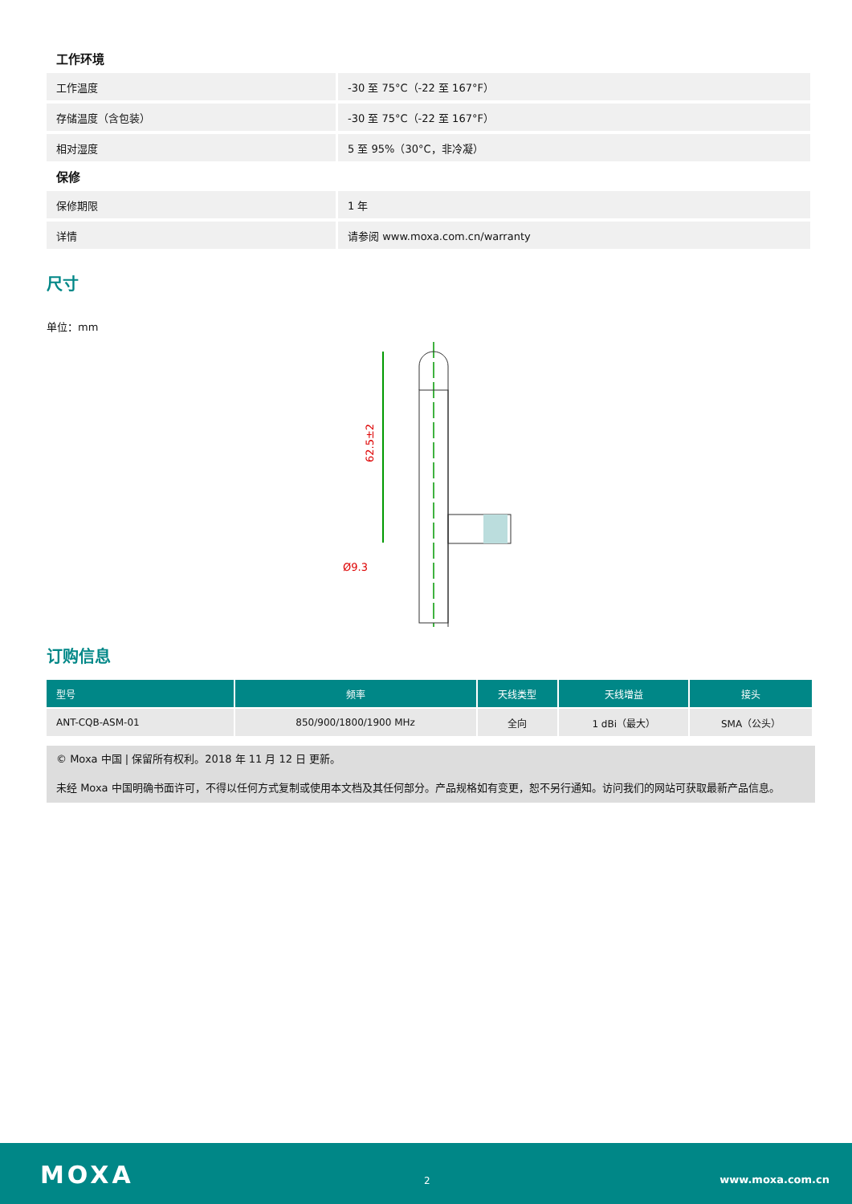工作环境
| 工作温度 | -30 至 75°C（-22 至 167°F） |
| 存储温度（含包装） | -30 至 75°C（-22 至 167°F） |
| 相对湿度 | 5 至 95%（30°C，非冷凝） |
保修
| 保修期限 | 1 年 |
| 详情 | 请参阅 www.moxa.com.cn/warranty |
尺寸
单位：mm
62.5±2
Ø9.3
订购信息
| 型号 | 频率 | 天线类型 | 天线增益 | 接头 |
| --- | --- | --- | --- | --- |
| ANT-CQB-ASM-01 | 850/900/1800/1900 MHz | 全向 | 1 dBi（最大） | SMA（公头） |
© Moxa 中国 | 保留所有权利。2018 年 11 月 12 日 更新。
未经 Moxa 中国明确书面许可，不得以任何方式复制或使用本文档及其任何部分。产品规格如有变更，恕不另行通知。访问我们的网站可获取最新产品信息。
MOXA 2 www.moxa.com.cn